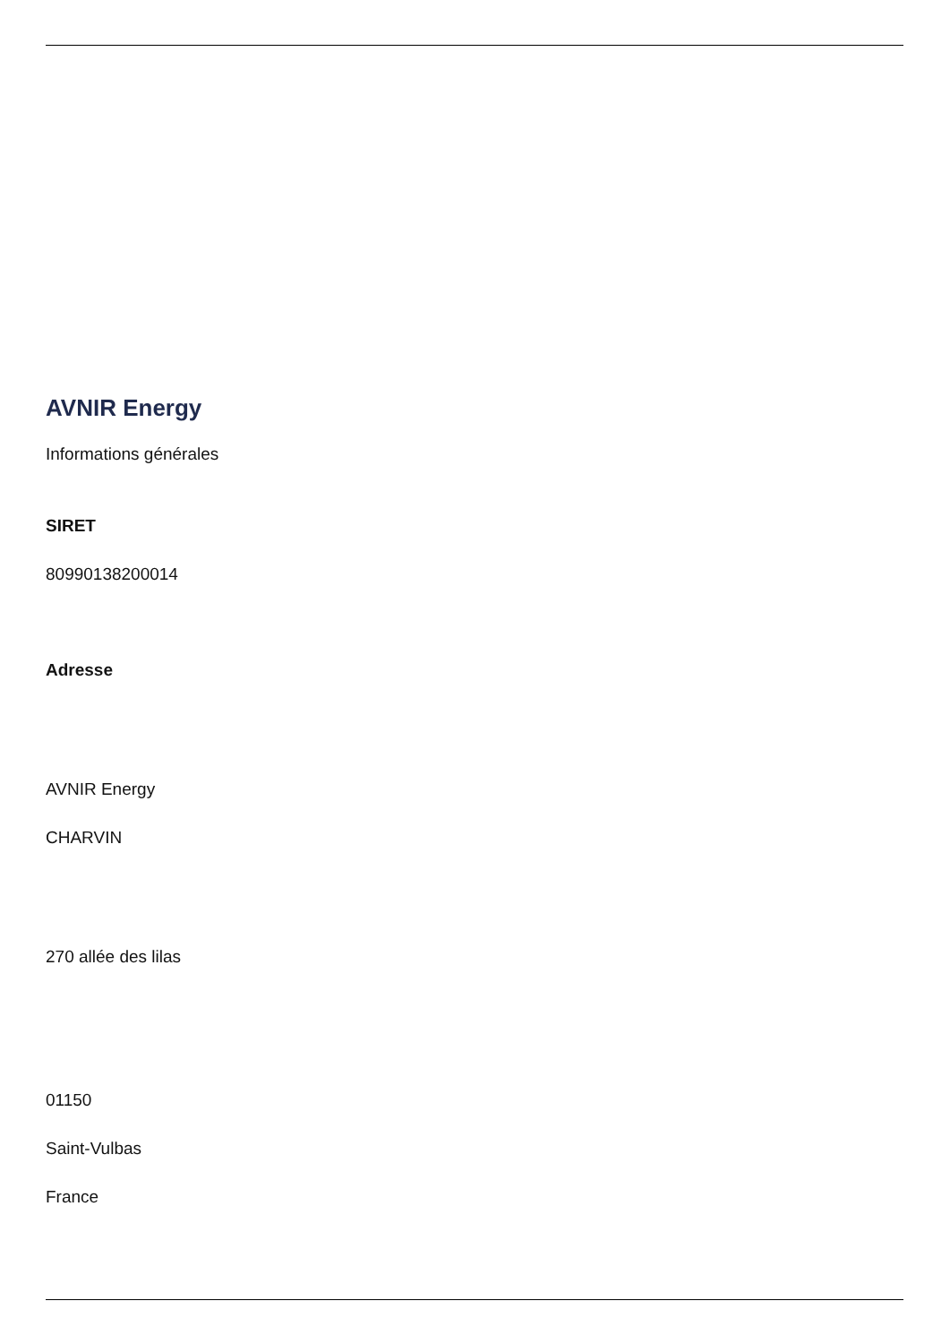AVNIR Energy
Informations générales
SIRET
80990138200014
Adresse
AVNIR Energy
CHARVIN
270 allée des lilas
01150
Saint-Vulbas
France